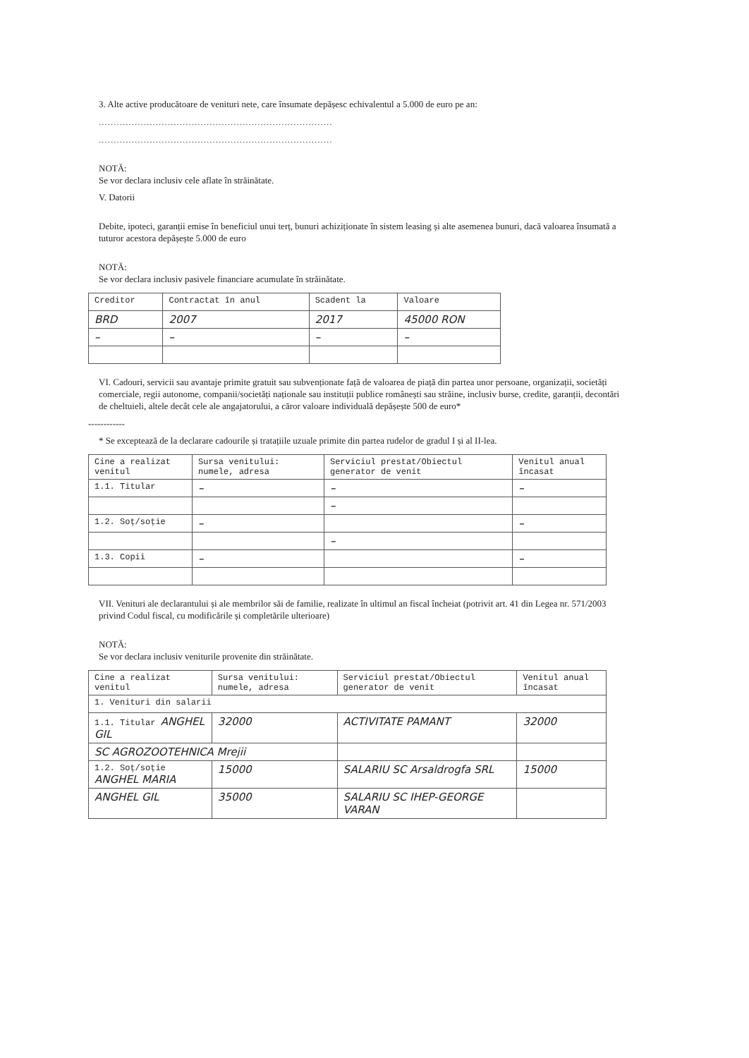3. Alte active producătoare de venituri nete, care însumate depășesc echivalentul a 5.000 de euro pe an:
..............................................................................
..............................................................................
NOTĂ:
Se vor declara inclusiv cele aflate în străinătate.
V. Datorii
Debite, ipoteci, garanții emise în beneficiul unui terț, bunuri achiziționate în sistem leasing și alte asemenea bunuri, dacă valoarea însumată a tuturor acestora depășește 5.000 de euro
NOTĂ:
Se vor declara inclusiv pasivele financiare acumulate în străinătate.
| Creditor | Contractat în anul | Scadent la | Valoare |
| --- | --- | --- | --- |
| BRD | 2007 | 2017 | 45000 RON |
| – | – | – | – |
VI. Cadouri, servicii sau avantaje primite gratuit sau subvenționate față de valoarea de piață din partea unor persoane, organizații, societăți comerciale, regii autonome, companii/societăți naționale sau instituții publice românești sau străine, inclusiv burse, credite, garanții, decontări de cheltuieli, altele decât cele ale angajatorului, a căror valoare individuală depășește 500 de euro*
------------
* Se exceptează de la declarare cadourile și tratațiile uzuale primite din partea rudelor de gradul I și al II-lea.
| Cine a realizat venitul | Sursa venitului: numele, adresa | Serviciul prestat/Obiectul generator de venit | Venitul anual încasat |
| --- | --- | --- | --- |
| 1.1. Titular | – | – | – |
| | | – | |
| 1.2. Soț/soție | – | | – |
| | | – | |
| 1.3. Copii | – | | – |
VII. Venituri ale declarantului și ale membrilor săi de familie, realizate în ultimul an fiscal încheiat (potrivit art. 41 din Legea nr. 571/2003 privind Codul fiscal, cu modificările și completările ulterioare)
NOTĂ:
Se vor declara inclusiv veniturile provenite din străinătate.
| Cine a realizat venitul | Sursa venitului: numele, adresa | Serviciul prestat/Obiectul generator de venit | Venitul anual încasat |
| --- | --- | --- | --- |
| 1. Venituri din salarii | | | |
| 1.1. Titular ANGHEL GIL | 32000 | ACTIVITATE PAMANT | 32000 |
| SC AGROZOOTEHNICA Mrejii | | | |
| 1.2. Soț/soție ANGHEL MARIA | 15000 | SALARIU SC Arsaldrogfa SRL | 15000 |
| ANGHEL GIL | 35000 | SALARIU SC IHEP-GEORGE VARAN | |